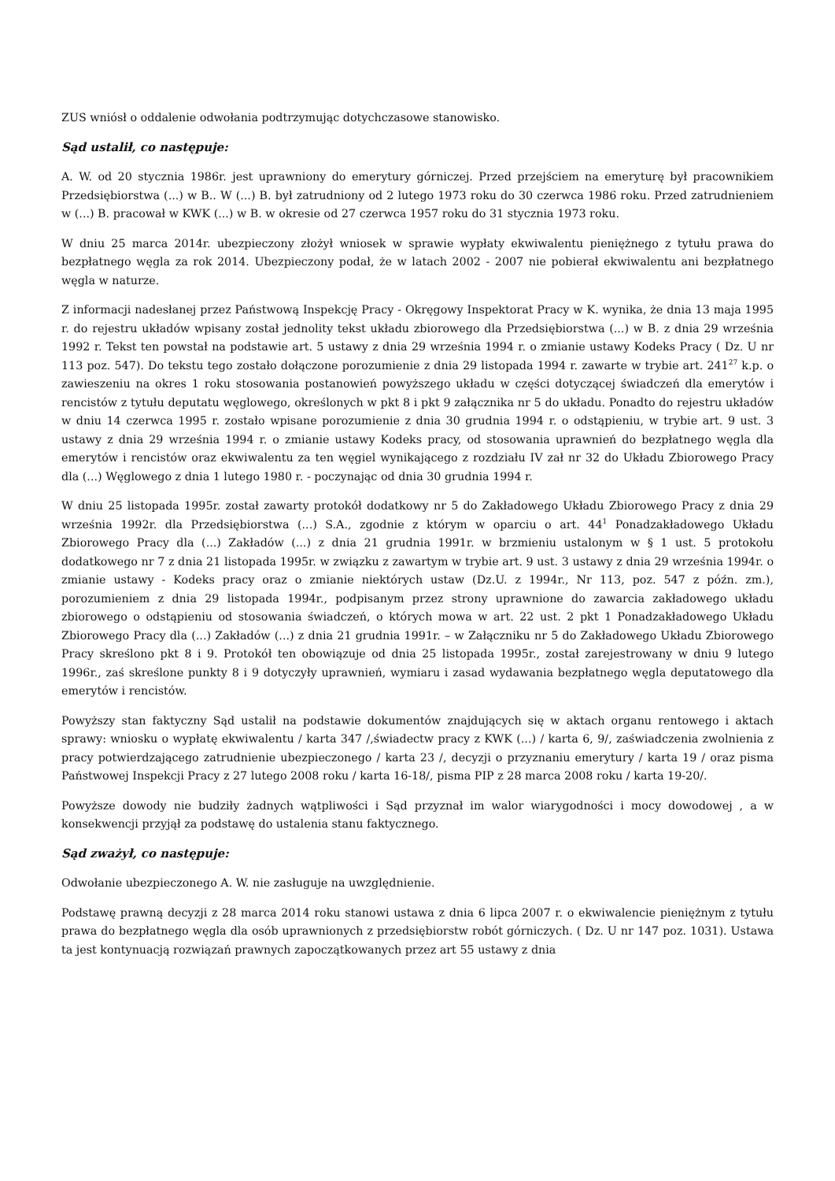ZUS wniósł o oddalenie odwołania podtrzymując dotychczasowe stanowisko.
Sąd ustalił, co następuje:
A. W. od 20 stycznia 1986r. jest uprawniony do emerytury górniczej. Przed przejściem na emeryturę był pracownikiem Przedsiębiorstwa (...) w B.. W (...) B. był zatrudniony od 2 lutego 1973 roku do 30 czerwca 1986 roku. Przed zatrudnieniem w (...) B. pracował w KWK (...) w B. w okresie od 27 czerwca 1957 roku do 31 stycznia 1973 roku.
W dniu 25 marca 2014r. ubezpieczony złożył wniosek w sprawie wypłaty ekwiwalentu pieniężnego z tytułu prawa do bezpłatnego węgla za rok 2014. Ubezpieczony podał, że w latach 2002 - 2007 nie pobierał ekwiwalentu ani bezpłatnego węgla w naturze.
Z informacji nadesłanej przez Państwową Inspekcję Pracy - Okręgowy Inspektorat Pracy w K. wynika, że dnia 13 maja 1995 r. do rejestru układów wpisany został jednolity tekst układu zbiorowego dla Przedsiębiorstwa (...) w B. z dnia 29 września 1992 r. Tekst ten powstał na podstawie art. 5 ustawy z dnia 29 września 1994 r. o zmianie ustawy Kodeks Pracy ( Dz. U nr 113 poz. 547). Do tekstu tego zostało dołączone porozumienie z dnia 29 listopada 1994 r. zawarte w trybie art. 241<sup>27</sup> k.p. o zawieszeniu na okres 1 roku stosowania postanowień powyższego układu w części dotyczącej świadczeń dla emerytów i rencistów z tytułu deputatu węglowego, określonych w pkt 8 i pkt 9 załącznika nr 5 do układu. Ponadto do rejestru układów w dniu 14 czerwca 1995 r. zostało wpisane porozumienie z dnia 30 grudnia 1994 r. o odstąpieniu, w trybie art. 9 ust. 3 ustawy z dnia 29 września 1994 r. o zmianie ustawy Kodeks pracy, od stosowania uprawnień do bezpłatnego węgla dla emerytów i rencistów oraz ekwiwalentu za ten węgiel wynikającego z rozdziału IV zał nr 32 do Układu Zbiorowego Pracy dla (...) Węglowego z dnia 1 lutego 1980 r. - poczynając od dnia 30 grudnia 1994 r.
W dniu 25 listopada 1995r. został zawarty protokół dodatkowy nr 5 do Zakładowego Układu Zbiorowego Pracy z dnia 29 września 1992r. dla Przedsiębiorstwa (...) S.A., zgodnie z którym w oparciu o art. 44<sup>1</sup> Ponadzakładowego Układu Zbiorowego Pracy dla (...) Zakładów (...) z dnia 21 grudnia 1991r. w brzmieniu ustalonym w § 1 ust. 5 protokołu dodatkowego nr 7 z dnia 21 listopada 1995r. w związku z zawartym w trybie art. 9 ust. 3 ustawy z dnia 29 września 1994r. o zmianie ustawy - Kodeks pracy oraz o zmianie niektórych ustaw (Dz.U. z 1994r., Nr 113, poz. 547 z późn. zm.), porozumieniem z dnia 29 listopada 1994r., podpisanym przez strony uprawnione do zawarcia zakładowego układu zbiorowego o odstąpieniu od stosowania świadczeń, o których mowa w art. 22 ust. 2 pkt 1 Ponadzakładowego Układu Zbiorowego Pracy dla (...) Zakładów (...) z dnia 21 grudnia 1991r. – w Załączniku nr 5 do Zakładowego Układu Zbiorowego Pracy skreślono pkt 8 i 9. Protokół ten obowiązuje od dnia 25 listopada 1995r., został zarejestrowany w dniu 9 lutego 1996r., zaś skreślone punkty 8 i 9 dotyczyły uprawnień, wymiaru i zasad wydawania bezpłatnego węgla deputatowego dla emerytów i rencistów.
Powyższy stan faktyczny Sąd ustalił na podstawie dokumentów znajdujących się w aktach organu rentowego i aktach sprawy: wniosku o wypłatę ekwiwalentu / karta 347 /,świadectw pracy z KWK (...) / karta 6, 9/, zaświadczenia zwolnienia z pracy potwierdzającego zatrudnienie ubezpieczonego / karta 23 /, decyzji o przyznaniu emerytury / karta 19 / oraz pisma Państwowej Inspekcji Pracy z 27 lutego 2008 roku / karta 16-18/, pisma PIP z 28 marca 2008 roku / karta 19-20/.
Powyższe dowody nie budziły żadnych wątpliwości i Sąd przyznał im walor wiarygodności i mocy dowodowej , a w konsekwencji przyjął za podstawę do ustalenia stanu faktycznego.
Sąd zważył, co następuje:
Odwołanie ubezpieczonego A. W. nie zasługuje na uwzględnienie.
Podstawę prawną decyzji z 28 marca 2014 roku stanowi ustawa z dnia 6 lipca 2007 r. o ekwiwalencie pieniężnym z tytułu prawa do bezpłatnego węgla dla osób uprawnionych z przedsiębiorstw robót górniczych. ( Dz. U nr 147 poz. 1031). Ustawa ta jest kontynuacją rozwiązań prawnych zapoczątkowanych przez art 55 ustawy z dnia